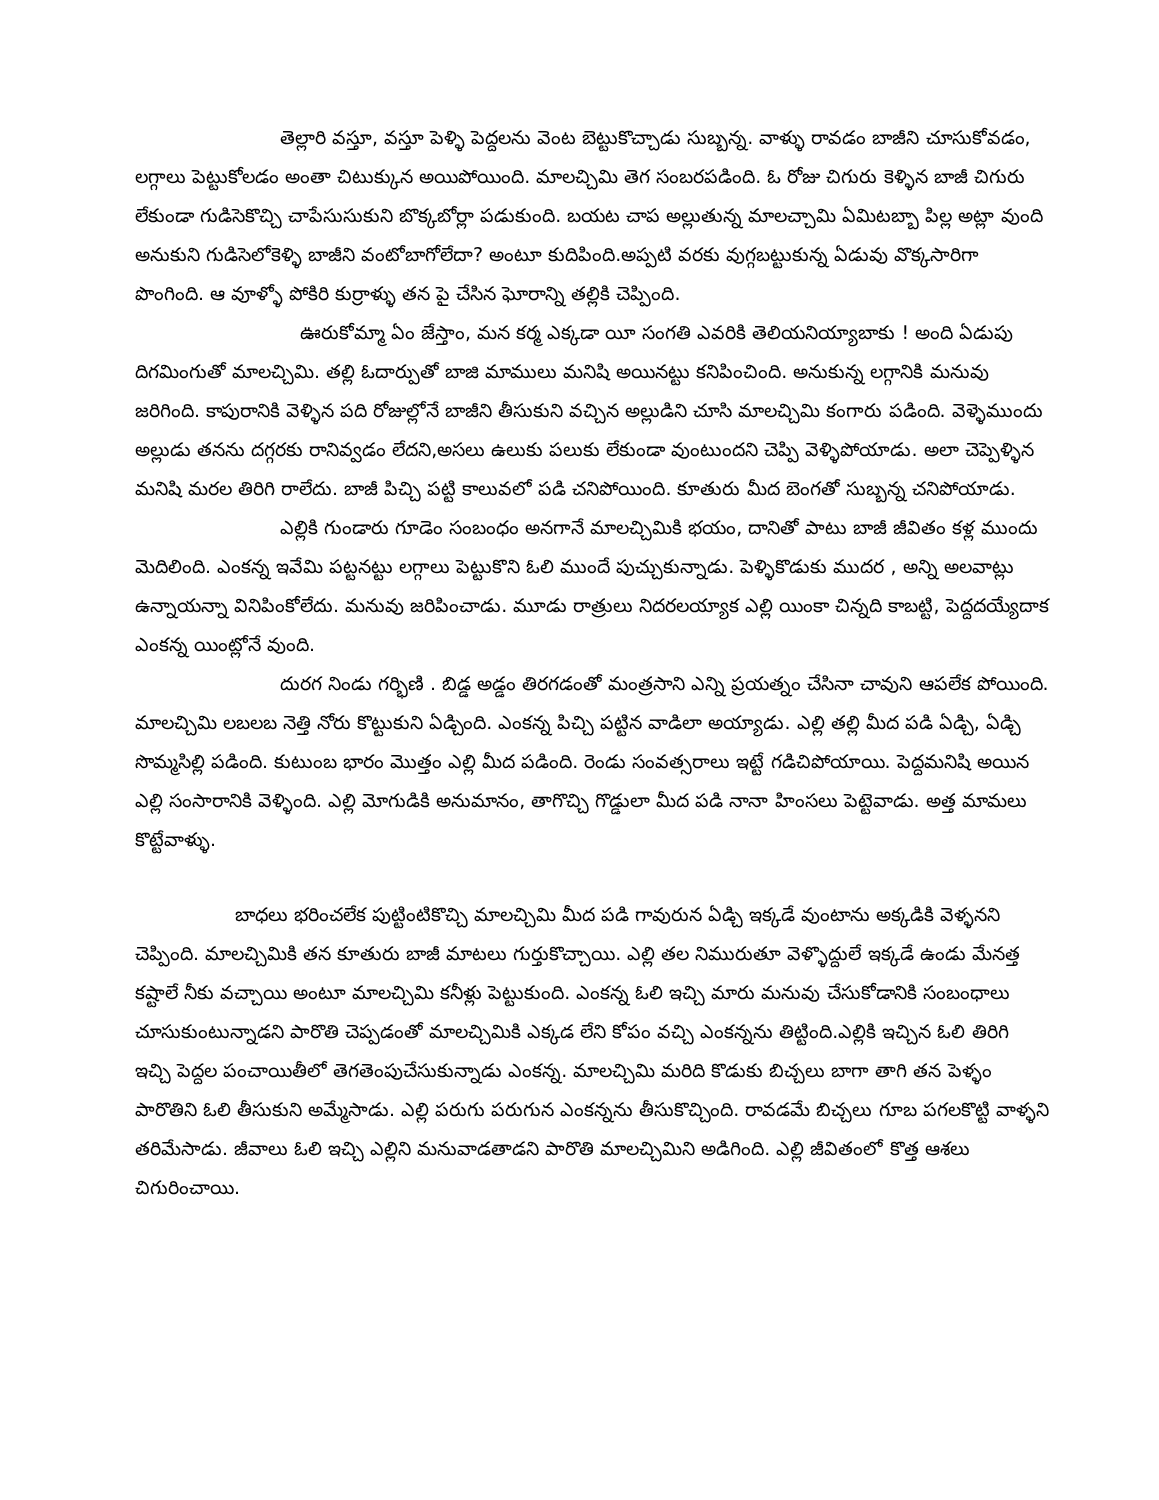తెల్లారి వస్తూ, వస్తూ పెళ్ళి పెద్దలను వెంట బెట్టుకొచ్చాడు సుబ్బన్న. వాళ్ళు రావడం బాజీని చూసుకోవడం, లగ్గాలు పెట్టుకోలడం అంతా చిటుక్కున అయిపోయింది. మాలచ్చిమి తెగ సంబరపడింది. ఓ రోజు చిగురు కెళ్ళిన బాజీ చిగురు లేకుండా గుడిసెకొచ్చి చాపేసుసుకుని బొక్కబోర్లా పడుకుంది. బయట చాప అల్లుతున్న మాలచ్చామి ఏమిటబ్బా పిల్ల అట్లా వుంది అనుకుని గుడిసెలోకెళ్ళి బాజీని వంటోబాగోలేదా? అంటూ కుదిపింది.అప్పటి వరకు వుగ్గబట్టుకున్న ఏడువు వొక్కసారిగా పొంగింది. ఆ వూళ్ళో పోకిరి కుర్రాళ్ళు తన పై చేసిన ఘోరాన్ని తల్లికి చెప్పింది.
ఊరుకోమ్మా ఏం జేస్తాం, మన కర్మ ఎక్కడా యీ సంగతి ఎవరికి తెలియనియ్యాబాకు ! అంది ఏడుపు దిగమింగుతో మాలచ్చిమి. తల్లి ఓదార్పుతో బాజి మాములు మనిషి అయినట్టు కనిపించింది. అనుకున్న లగ్గానికి మనువు జరిగింది. కాపురానికి వెళ్ళిన పది రోజుల్లోనే బాజీని తీసుకుని వచ్చిన అల్లుడిని చూసి మాలచ్చిమి కంగారు పడింది. వెళ్ళెముందు అల్లుడు తనను దగ్గరకు రానివ్వడం లేదని,అసలు ఉలుకు పలుకు లేకుండా వుంటుందని చెప్పి వెళ్ళిపోయాడు. అలా చెప్పెళ్ళిన మనిషి మరల తిరిగి రాలేదు. బాజీ పిచ్చి పట్టి కాలువలో పడి చనిపోయింది. కూతురు మీద బెంగతో సుబ్బన్న చనిపోయాడు.
ఎల్లికి గుండారు గూడెం సంబంధం అనగానే మాలచ్చిమికి భయం, దానితో పాటు బాజీ జీవితం కళ్ల ముందు మెదిలింది. ఎంకన్న ఇవేమి పట్టనట్టు లగ్గాలు పెట్టుకొని ఓలి ముందే పుచ్చుకున్నాడు. పెళ్ళికొడుకు ముదర , అన్ని అలవాట్లు ఉన్నాయన్నా వినిపింకోలేదు. మనువు జరిపించాడు. మూడు రాత్రులు నిదరలయ్యాక ఎల్లి యింకా చిన్నది కాబట్టి, పెద్దదయ్యేదాక ఎంకన్న యింట్లోనే వుంది.
దురగ నిండు గర్భిణి . బిడ్డ అడ్డం తిరగడంతో మంత్రసాని ఎన్ని ప్రయత్నం చేసినా చావుని ఆపలేక పోయింది. మాలచ్చిమి లబలబ నెత్తి నోరు కొట్టుకుని ఏడ్చింది. ఎంకన్న పిచ్చి పట్టిన వాడిలా అయ్యాడు. ఎల్లి తల్లి మీద పడి ఏడ్చి, ఏడ్చి సొమ్మసిల్లి పడింది. కుటుంబ భారం మొత్తం ఎల్లి మీద పడింది. రెండు సంవత్సరాలు ఇట్టే గడిచిపోయాయి. పెద్దమనిషి అయిన ఎల్లి సంసారానికి వెళ్ళింది. ఎల్లి మోగుడికి అనుమానం, తాగొచ్చి గొడ్డులా మీద పడి నానా హింసలు పెట్టెవాడు. అత్త మామలు కొట్టేవాళ్ళు.
బాధలు భరించలేక పుట్టింటికొచ్చి మాలచ్చిమి మీద పడి గావురున ఏడ్చి ఇక్కడే వుంటాను అక్కడికి వెళ్ళనని చెప్పింది. మాలచ్చిమికి తన కూతురు బాజీ మాటలు గుర్తుకొచ్చాయి. ఎల్లి తల నిమురుతూ వెళ్ళొద్దులే ఇక్కడే ఉండు మేనత్త కష్టాలే నీకు వచ్చాయి అంటూ మాలచ్చిమి కనీళ్లు పెట్టుకుంది. ఎంకన్న ఓలి ఇచ్చి మారు మనువు చేసుకోడానికి సంబంధాలు చూసుకుంటున్నాడని పారొతి చెప్పడంతో మాలచ్చిమికి ఎక్కడ లేని కోపం వచ్చి ఎంకన్నను తిట్టింది.ఎల్లికి ఇచ్చిన ఓలి తిరిగి ఇచ్చి పెద్దల పంచాయితీలో తెగతెంపుచేసుకున్నాడు ఎంకన్న. మాలచ్చిమి మరిది కొడుకు బిచ్చలు బాగా తాగి తన పెళ్ళం పారొతిని ఓలి తీసుకుని అమ్మేసాడు. ఎల్లి పరుగు పరుగున ఎంకన్నను తీసుకొచ్చింది. రావడమే బిచ్చలు గూబ పగలకొట్టి వాళ్ళని తరిమేసాడు. జీవాలు ఓలి ఇచ్చి ఎల్లిని మనువాడతాడని పారొతి మాలచ్చిమిని అడిగింది. ఎల్లి జీవితంలో కొత్త ఆశలు చిగురించాయి.